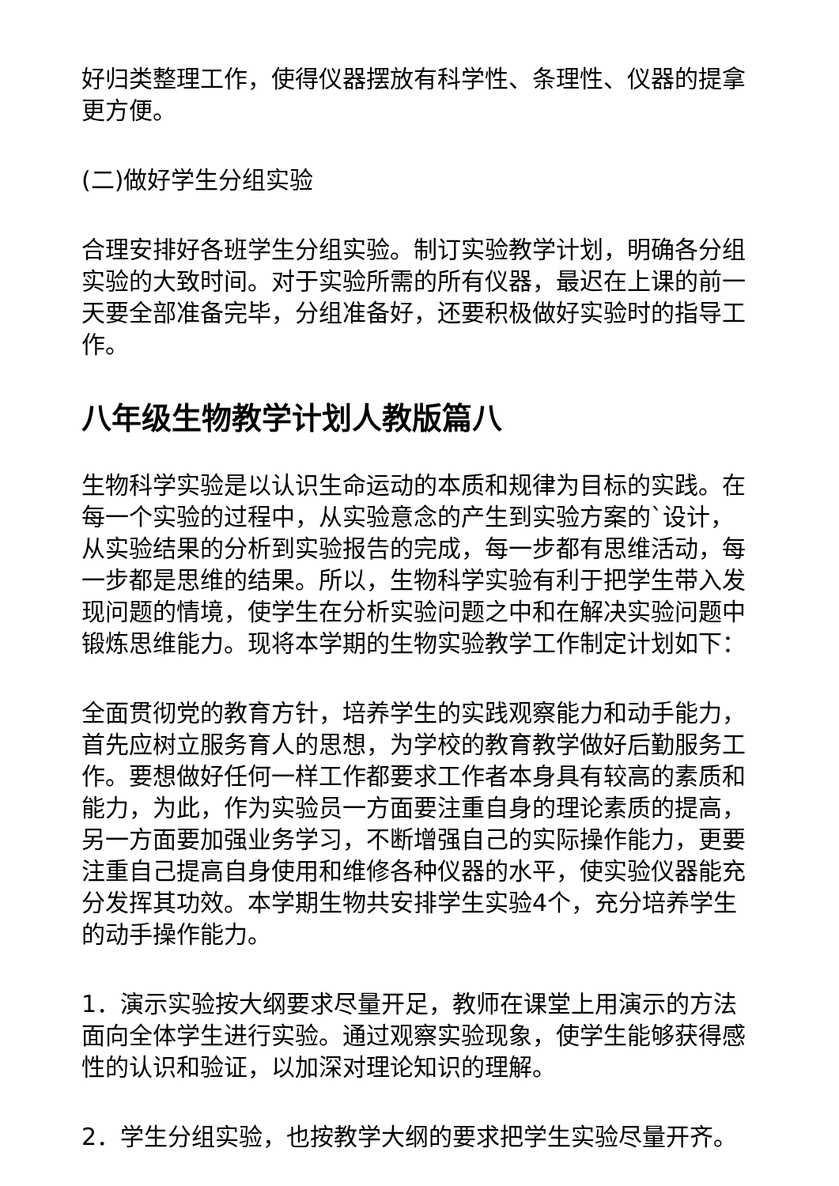好归类整理工作，使得仪器摆放有科学性、条理性、仪器的提拿更方便。
(二)做好学生分组实验
合理安排好各班学生分组实验。制订实验教学计划，明确各分组实验的大致时间。对于实验所需的所有仪器，最迟在上课的前一天要全部准备完毕，分组准备好，还要积极做好实验时的指导工作。
八年级生物教学计划人教版篇八
生物科学实验是以认识生命运动的本质和规律为目标的实践。在每一个实验的过程中，从实验意念的产生到实验方案的`设计，从实验结果的分析到实验报告的完成，每一步都有思维活动，每一步都是思维的结果。所以，生物科学实验有利于把学生带入发现问题的情境，使学生在分析实验问题之中和在解决实验问题中锻炼思维能力。现将本学期的生物实验教学工作制定计划如下：
全面贯彻党的教育方针，培养学生的实践观察能力和动手能力， 首先应树立服务育人的思想，为学校的教育教学做好后勤服务工作。要想做好任何一样工作都要求工作者本身具有较高的素质和能力，为此，作为实验员一方面要注重自身的理论素质的提高，另一方面要加强业务学习，不断增强自己的实际操作能力，更要注重自己提高自身使用和维修各种仪器的水平，使实验仪器能充分发挥其功效。本学期生物共安排学生实验4个，充分培养学生的动手操作能力。
1．演示实验按大纲要求尽量开足，教师在课堂上用演示的方法面向全体学生进行实验。通过观察实验现象，使学生能够获得感性的认识和验证，以加深对理论知识的理解。
2．学生分组实验，也按教学大纲的要求把学生实验尽量开齐。